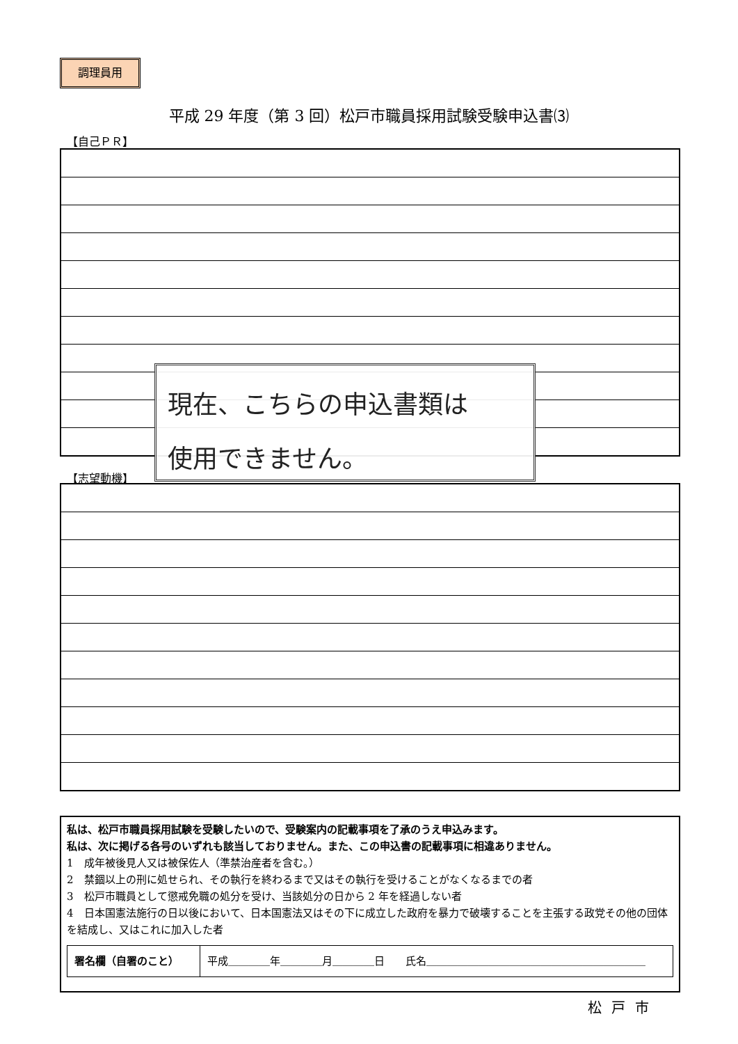調理員用
平成 29 年度（第 3 回）松戸市職員採用試験受験申込書⑶
【自己ＰＲ】
【志望動機】
現在、こちらの申込書類は
使用できません。
私は、松戸市職員採用試験を受験したいので、受験案内の記載事項を了承のうえ申込みます。
私は、次に掲げる各号のいずれも該当しておりません。また、この申込書の記載事項に相違ありません。
1　成年被後見人又は被保佐人（準禁治産者を含む。）
2　禁錮以上の刑に処せられ、その執行を終わるまで又はその執行を受けることがなくなるまでの者
3　松戸市職員として懲戒免職の処分を受け、当該処分の日から 2 年を経過しない者
4　日本国憲法施行の日以後において、日本国憲法又はその下に成立した政府を暴力で破壊することを主張する政党その他の団体を結成し、又はこれに加入した者
| 署名欄（自署のこと） | 平成＿＿＿＿年＿＿＿＿月＿＿＿＿日 氏名＿＿＿＿＿＿＿＿＿＿＿＿＿＿＿＿＿＿＿＿＿ |
松戸市